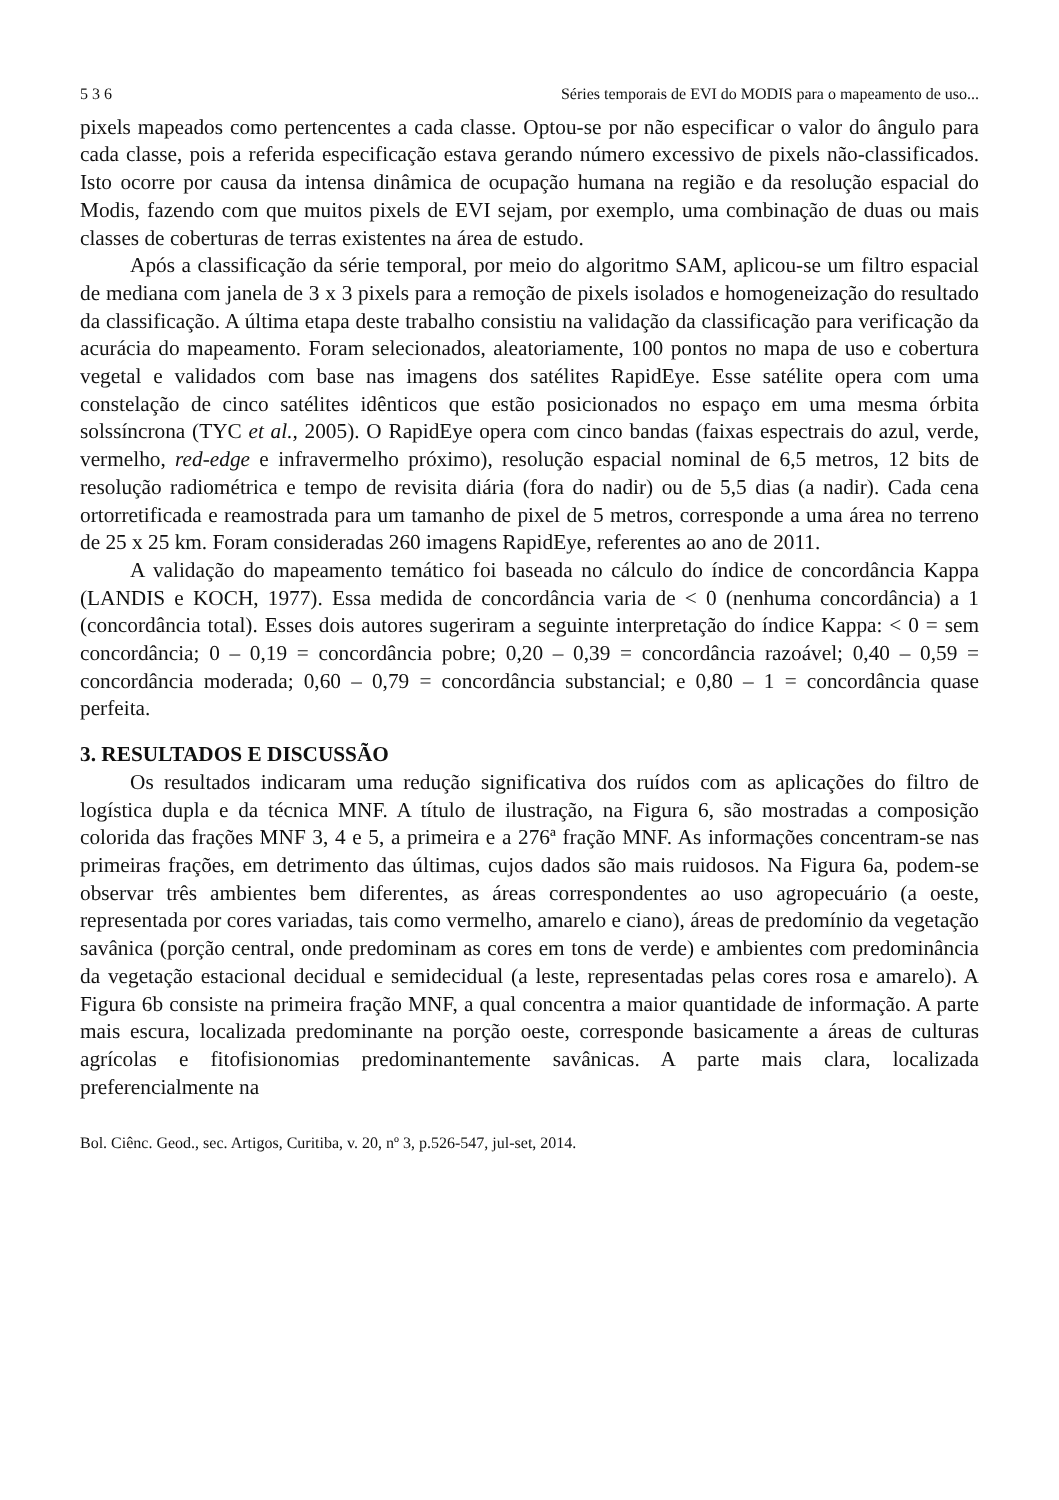5 3 6 Séries temporais de EVI do MODIS para o mapeamento de uso...
pixels mapeados como pertencentes a cada classe. Optou-se por não especificar o valor do ângulo para cada classe, pois a referida especificação estava gerando número excessivo de pixels não-classificados. Isto ocorre por causa da intensa dinâmica de ocupação humana na região e da resolução espacial do Modis, fazendo com que muitos pixels de EVI sejam, por exemplo, uma combinação de duas ou mais classes de coberturas de terras existentes na área de estudo.
Após a classificação da série temporal, por meio do algoritmo SAM, aplicou-se um filtro espacial de mediana com janela de 3 x 3 pixels para a remoção de pixels isolados e homogeneização do resultado da classificação. A última etapa deste trabalho consistiu na validação da classificação para verificação da acurácia do mapeamento. Foram selecionados, aleatoriamente, 100 pontos no mapa de uso e cobertura vegetal e validados com base nas imagens dos satélites RapidEye. Esse satélite opera com uma constelação de cinco satélites idênticos que estão posicionados no espaço em uma mesma órbita solssíncrona (TYC et al., 2005). O RapidEye opera com cinco bandas (faixas espectrais do azul, verde, vermelho, red-edge e infravermelho próximo), resolução espacial nominal de 6,5 metros, 12 bits de resolução radiométrica e tempo de revisita diária (fora do nadir) ou de 5,5 dias (a nadir). Cada cena ortorretificada e reamostrada para um tamanho de pixel de 5 metros, corresponde a uma área no terreno de 25 x 25 km. Foram consideradas 260 imagens RapidEye, referentes ao ano de 2011.
A validação do mapeamento temático foi baseada no cálculo do índice de concordância Kappa (LANDIS e KOCH, 1977). Essa medida de concordância varia de < 0 (nenhuma concordância) a 1 (concordância total). Esses dois autores sugeriram a seguinte interpretação do índice Kappa: < 0 = sem concordância; 0 – 0,19 = concordância pobre; 0,20 – 0,39 = concordância razoável; 0,40 – 0,59 = concordância moderada; 0,60 – 0,79 = concordância substancial; e 0,80 – 1 = concordância quase perfeita.
3. RESULTADOS E DISCUSSÃO
Os resultados indicaram uma redução significativa dos ruídos com as aplicações do filtro de logística dupla e da técnica MNF. A título de ilustração, na Figura 6, são mostradas a composição colorida das frações MNF 3, 4 e 5, a primeira e a 276ª fração MNF. As informações concentram-se nas primeiras frações, em detrimento das últimas, cujos dados são mais ruidosos. Na Figura 6a, podem-se observar três ambientes bem diferentes, as áreas correspondentes ao uso agropecuário (a oeste, representada por cores variadas, tais como vermelho, amarelo e ciano), áreas de predomínio da vegetação savânica (porção central, onde predominam as cores em tons de verde) e ambientes com predominância da vegetação estacional decidual e semidecidual (a leste, representadas pelas cores rosa e amarelo). A Figura 6b consiste na primeira fração MNF, a qual concentra a maior quantidade de informação. A parte mais escura, localizada predominante na porção oeste, corresponde basicamente a áreas de culturas agrícolas e fitofisionomias predominantemente savânicas. A parte mais clara, localizada preferencialmente na
Bol. Ciênc. Geod., sec. Artigos, Curitiba, v. 20, nº 3, p.526-547, jul-set, 2014.